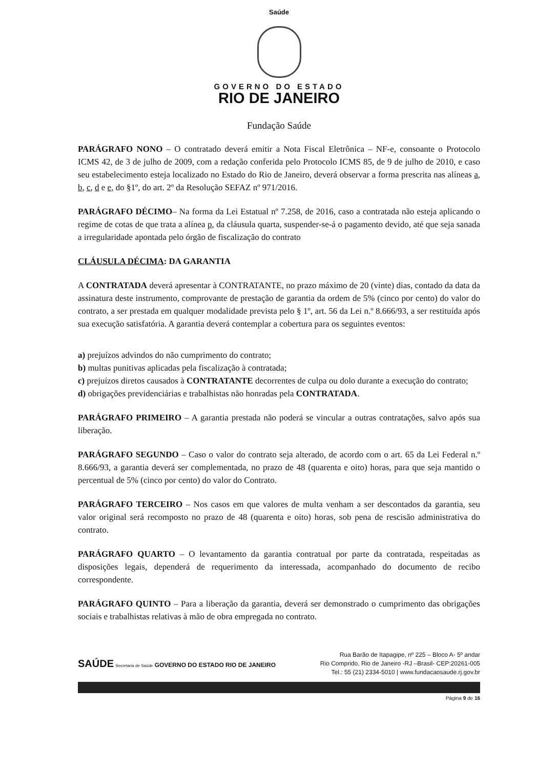Saúde
GOVERNO DO ESTADO
RIO DE JANEIRO
Fundação Saúde
PARÁGRAFO NONO – O contratado deverá emitir a Nota Fiscal Eletrônica – NF-e, consoante o Protocolo ICMS 42, de 3 de julho de 2009, com a redação conferida pelo Protocolo ICMS 85, de 9 de julho de 2010, e caso seu estabelecimento esteja localizado no Estado do Rio de Janeiro, deverá observar a forma prescrita nas alíneas a, b, c, d e e, do §1º, do art. 2º da Resolução SEFAZ nº 971/2016.
PARÁGRAFO DÉCIMO– Na forma da Lei Estatual nº 7.258, de 2016, caso a contratada não esteja aplicando o regime de cotas de que trata a alínea p, da cláusula quarta, suspender-se-á o pagamento devido, até que seja sanada a irregularidade apontada pelo órgão de fiscalização do contrato
CLÁUSULA DÉCIMA: DA GARANTIA
A CONTRATADA deverá apresentar à CONTRATANTE, no prazo máximo de 20 (vinte) dias, contado da data da assinatura deste instrumento, comprovante de prestação de garantia da ordem de 5% (cinco por cento) do valor do contrato, a ser prestada em qualquer modalidade prevista pelo § 1º, art. 56 da Lei n.º 8.666/93, a ser restituída após sua execução satisfatória. A garantia deverá contemplar a cobertura para os seguintes eventos:
a) prejuízos advindos do não cumprimento do contrato;
b) multas punitivas aplicadas pela fiscalização à contratada;
c) prejuízos diretos causados à CONTRATANTE decorrentes de culpa ou dolo durante a execução do contrato;
d) obrigações previdenciárias e trabalhistas não honradas pela CONTRATADA.
PARÁGRAFO PRIMEIRO – A garantia prestada não poderá se vincular a outras contratações, salvo após sua liberação.
PARÁGRAFO SEGUNDO – Caso o valor do contrato seja alterado, de acordo com o art. 65 da Lei Federal n.º 8.666/93, a garantia deverá ser complementada, no prazo de 48 (quarenta e oito) horas, para que seja mantido o percentual de 5% (cinco por cento) do valor do Contrato.
PARÁGRAFO TERCEIRO – Nos casos em que valores de multa venham a ser descontados da garantia, seu valor original será recomposto no prazo de 48 (quarenta e oito) horas, sob pena de rescisão administrativa do contrato.
PARÁGRAFO QUARTO – O levantamento da garantia contratual por parte da contratada, respeitadas as disposições legais, dependerá de requerimento da interessada, acompanhado do documento de recibo correspondente.
PARÁGRAFO QUINTO – Para a liberação da garantia, deverá ser demonstrado o cumprimento das obrigações sociais e trabalhistas relativas à mão de obra empregada no contrato.
SAÚDE Secretaria de Saúde GOVERNO DO ESTADO RIO DE JANEIRO
Rua Barão de Itapagipe, nº 225 – Bloco A- 5º andar
Rio Comprido, Rio de Janeiro -RJ –Brasil- CEP:20261-005
Tel.: 55 (21) 2334-5010 | www.fundacaosaude.rj.gov.br
Página 9 de 16